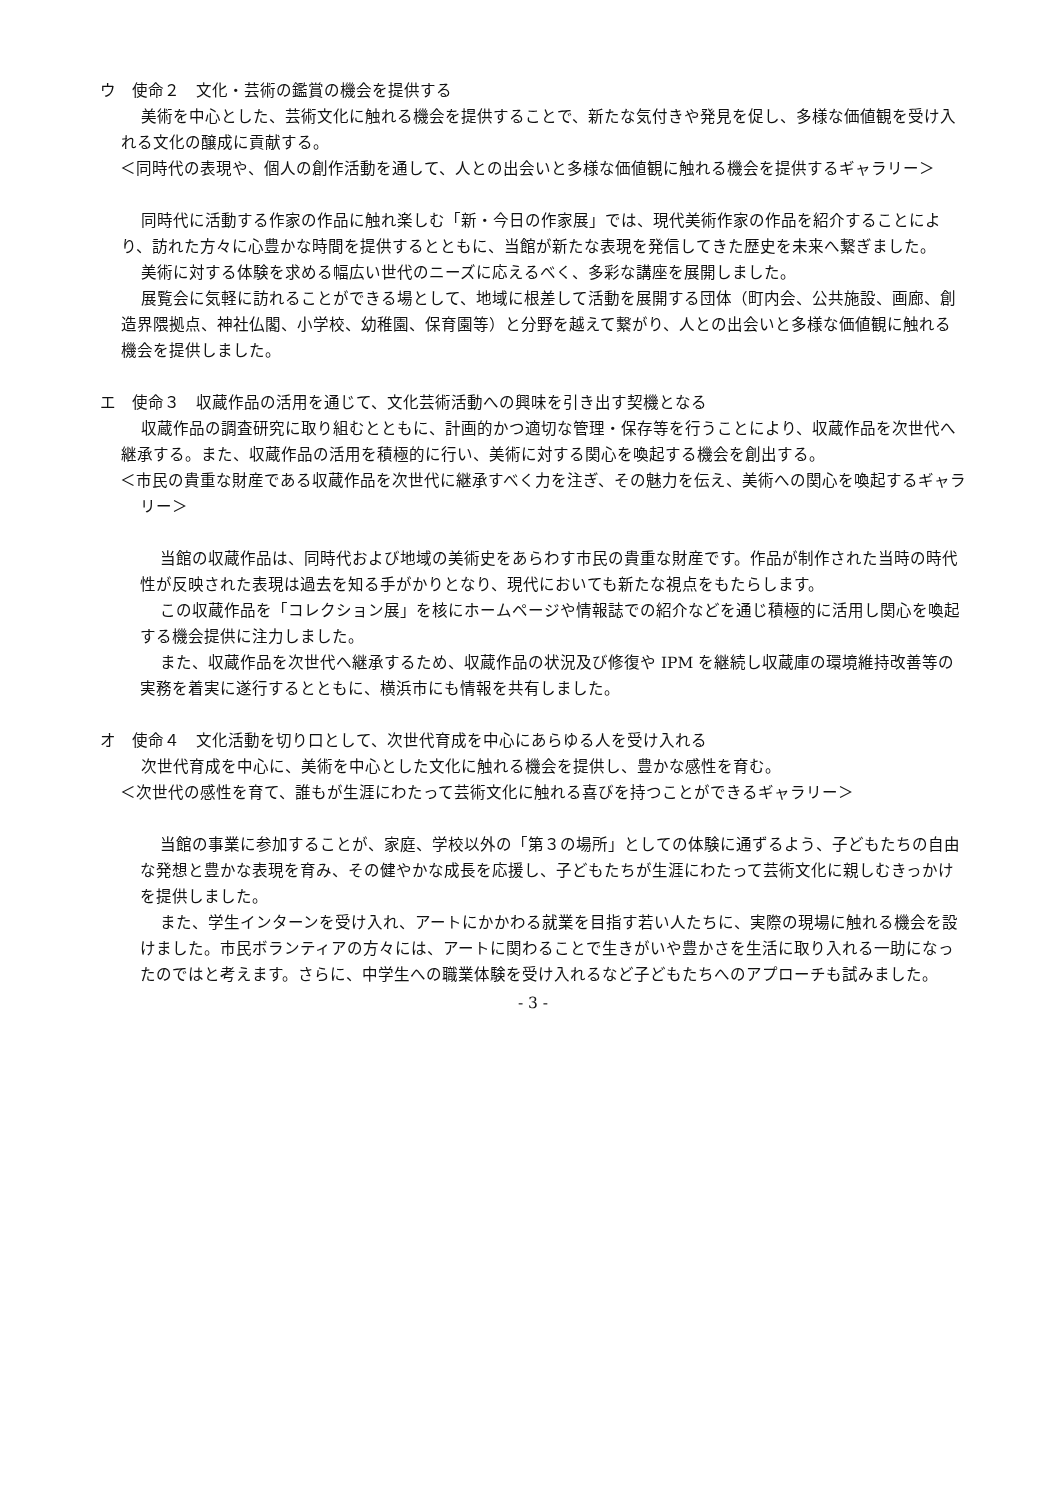ウ　使命２　文化・芸術の鑑賞の機会を提供する
美術を中心とした、芸術文化に触れる機会を提供することで、新たな気付きや発見を促し、多様な価値観を受け入れる文化の醸成に貢献する。
＜同時代の表現や、個人の創作活動を通して、人との出会いと多様な価値観に触れる機会を提供するギャラリー＞
同時代に活動する作家の作品に触れ楽しむ「新・今日の作家展」では、現代美術作家の作品を紹介することにより、訪れた方々に心豊かな時間を提供するとともに、当館が新たな表現を発信してきた歴史を未来へ繋ぎました。
美術に対する体験を求める幅広い世代のニーズに応えるべく、多彩な講座を展開しました。
展覧会に気軽に訪れることができる場として、地域に根差して活動を展開する団体（町内会、公共施設、画廊、創造界隈拠点、神社仏閣、小学校、幼稚園、保育園等）と分野を越えて繋がり、人との出会いと多様な価値観に触れる機会を提供しました。
エ　使命３　収蔵作品の活用を通じて、文化芸術活動への興味を引き出す契機となる
収蔵作品の調査研究に取り組むとともに、計画的かつ適切な管理・保存等を行うことにより、収蔵作品を次世代へ継承する。また、収蔵作品の活用を積極的に行い、美術に対する関心を喚起する機会を創出する。
＜市民の貴重な財産である収蔵作品を次世代に継承すべく力を注ぎ、その魅力を伝え、美術への関心を喚起するギャラリー＞
当館の収蔵作品は、同時代および地域の美術史をあらわす市民の貴重な財産です。作品が制作された当時の時代性が反映された表現は過去を知る手がかりとなり、現代においても新たな視点をもたらします。
この収蔵作品を「コレクション展」を核にホームページや情報誌での紹介などを通じ積極的に活用し関心を喚起する機会提供に注力しました。
また、収蔵作品を次世代へ継承するため、収蔵作品の状況及び修復や IPM を継続し収蔵庫の環境維持改善等の実務を着実に遂行するとともに、横浜市にも情報を共有しました。
オ　使命４　文化活動を切り口として、次世代育成を中心にあらゆる人を受け入れる
次世代育成を中心に、美術を中心とした文化に触れる機会を提供し、豊かな感性を育む。
＜次世代の感性を育て、誰もが生涯にわたって芸術文化に触れる喜びを持つことができるギャラリー＞
当館の事業に参加することが、家庭、学校以外の「第３の場所」としての体験に通ずるよう、子どもたちの自由な発想と豊かな表現を育み、その健やかな成長を応援し、子どもたちが生涯にわたって芸術文化に親しむきっかけを提供しました。
また、学生インターンを受け入れ、アートにかかわる就業を目指す若い人たちに、実際の現場に触れる機会を設けました。市民ボランティアの方々には、アートに関わることで生きがいや豊かさを生活に取り入れる一助になったのではと考えます。さらに、中学生への職業体験を受け入れるなど子どもたちへのアプローチも試みました。
- 3 -